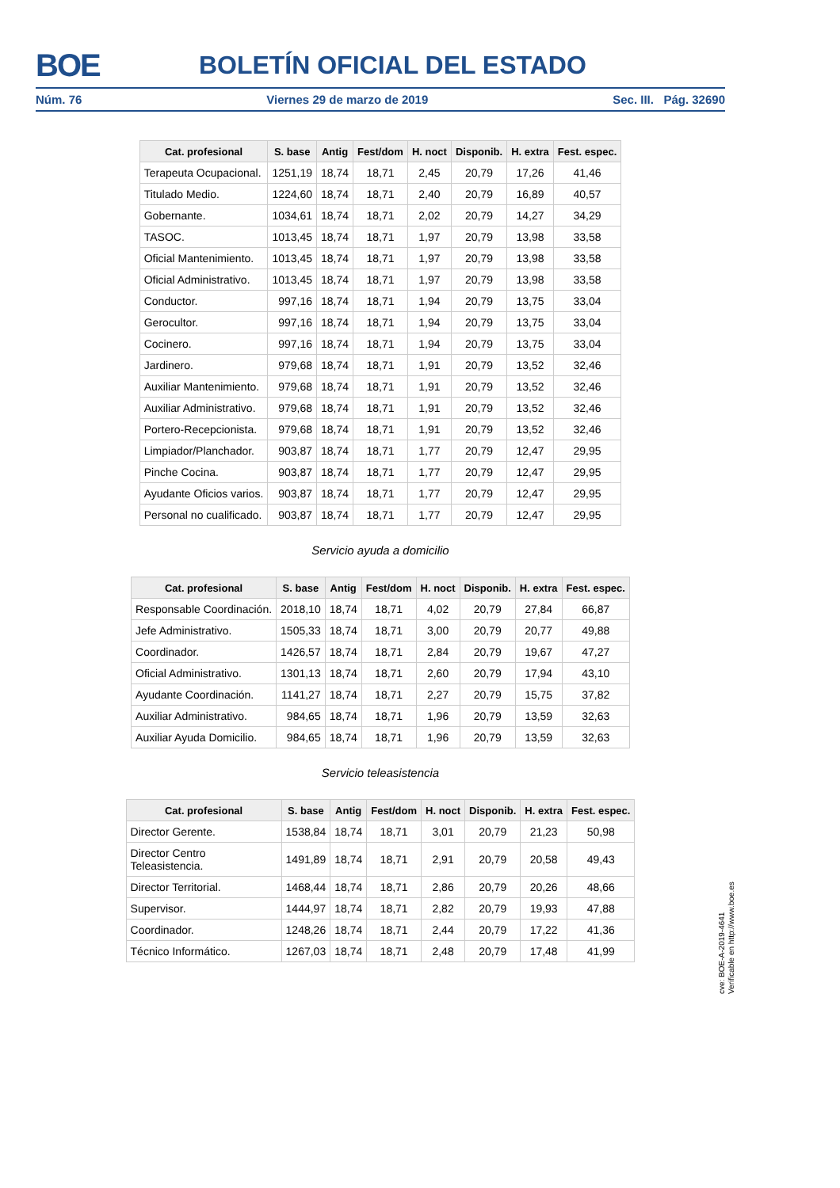BOE BOLETÍN OFICIAL DEL ESTADO
Núm. 76 Viernes 29 de marzo de 2019 Sec. III. Pág. 32690
| Cat. profesional | S. base | Antig | Fest/dom | H. noct | Disponib. | H. extra | Fest. espec. |
| --- | --- | --- | --- | --- | --- | --- | --- |
| Terapeuta Ocupacional. | 1251,19 | 18,74 | 18,71 | 2,45 | 20,79 | 17,26 | 41,46 |
| Titulado Medio. | 1224,60 | 18,74 | 18,71 | 2,40 | 20,79 | 16,89 | 40,57 |
| Gobernante. | 1034,61 | 18,74 | 18,71 | 2,02 | 20,79 | 14,27 | 34,29 |
| TASOC. | 1013,45 | 18,74 | 18,71 | 1,97 | 20,79 | 13,98 | 33,58 |
| Oficial Mantenimiento. | 1013,45 | 18,74 | 18,71 | 1,97 | 20,79 | 13,98 | 33,58 |
| Oficial Administrativo. | 1013,45 | 18,74 | 18,71 | 1,97 | 20,79 | 13,98 | 33,58 |
| Conductor. | 997,16 | 18,74 | 18,71 | 1,94 | 20,79 | 13,75 | 33,04 |
| Gerocultor. | 997,16 | 18,74 | 18,71 | 1,94 | 20,79 | 13,75 | 33,04 |
| Cocinero. | 997,16 | 18,74 | 18,71 | 1,94 | 20,79 | 13,75 | 33,04 |
| Jardinero. | 979,68 | 18,74 | 18,71 | 1,91 | 20,79 | 13,52 | 32,46 |
| Auxiliar Mantenimiento. | 979,68 | 18,74 | 18,71 | 1,91 | 20,79 | 13,52 | 32,46 |
| Auxiliar Administrativo. | 979,68 | 18,74 | 18,71 | 1,91 | 20,79 | 13,52 | 32,46 |
| Portero-Recepcionista. | 979,68 | 18,74 | 18,71 | 1,91 | 20,79 | 13,52 | 32,46 |
| Limpiador/Planchador. | 903,87 | 18,74 | 18,71 | 1,77 | 20,79 | 12,47 | 29,95 |
| Pinche Cocina. | 903,87 | 18,74 | 18,71 | 1,77 | 20,79 | 12,47 | 29,95 |
| Ayudante Oficios varios. | 903,87 | 18,74 | 18,71 | 1,77 | 20,79 | 12,47 | 29,95 |
| Personal no cualificado. | 903,87 | 18,74 | 18,71 | 1,77 | 20,79 | 12,47 | 29,95 |
Servicio ayuda a domicilio
| Cat. profesional | S. base | Antig | Fest/dom | H. noct | Disponib. | H. extra | Fest. espec. |
| --- | --- | --- | --- | --- | --- | --- | --- |
| Responsable Coordinación. | 2018,10 | 18,74 | 18,71 | 4,02 | 20,79 | 27,84 | 66,87 |
| Jefe Administrativo. | 1505,33 | 18,74 | 18,71 | 3,00 | 20,79 | 20,77 | 49,88 |
| Coordinador. | 1426,57 | 18,74 | 18,71 | 2,84 | 20,79 | 19,67 | 47,27 |
| Oficial Administrativo. | 1301,13 | 18,74 | 18,71 | 2,60 | 20,79 | 17,94 | 43,10 |
| Ayudante Coordinación. | 1141,27 | 18,74 | 18,71 | 2,27 | 20,79 | 15,75 | 37,82 |
| Auxiliar Administrativo. | 984,65 | 18,74 | 18,71 | 1,96 | 20,79 | 13,59 | 32,63 |
| Auxiliar Ayuda Domicilio. | 984,65 | 18,74 | 18,71 | 1,96 | 20,79 | 13,59 | 32,63 |
Servicio teleasistencia
| Cat. profesional | S. base | Antig | Fest/dom | H. noct | Disponib. | H. extra | Fest. espec. |
| --- | --- | --- | --- | --- | --- | --- | --- |
| Director Gerente. | 1538,84 | 18,74 | 18,71 | 3,01 | 20,79 | 21,23 | 50,98 |
| Director Centro Teleasistencia. | 1491,89 | 18,74 | 18,71 | 2,91 | 20,79 | 20,58 | 49,43 |
| Director Territorial. | 1468,44 | 18,74 | 18,71 | 2,86 | 20,79 | 20,26 | 48,66 |
| Supervisor. | 1444,97 | 18,74 | 18,71 | 2,82 | 20,79 | 19,93 | 47,88 |
| Coordinador. | 1248,26 | 18,74 | 18,71 | 2,44 | 20,79 | 17,22 | 41,36 |
| Técnico Informático. | 1267,03 | 18,74 | 18,71 | 2,48 | 20,79 | 17,48 | 41,99 |
cve: BOE-A-2019-4641
Verificable en http://www.boe.es